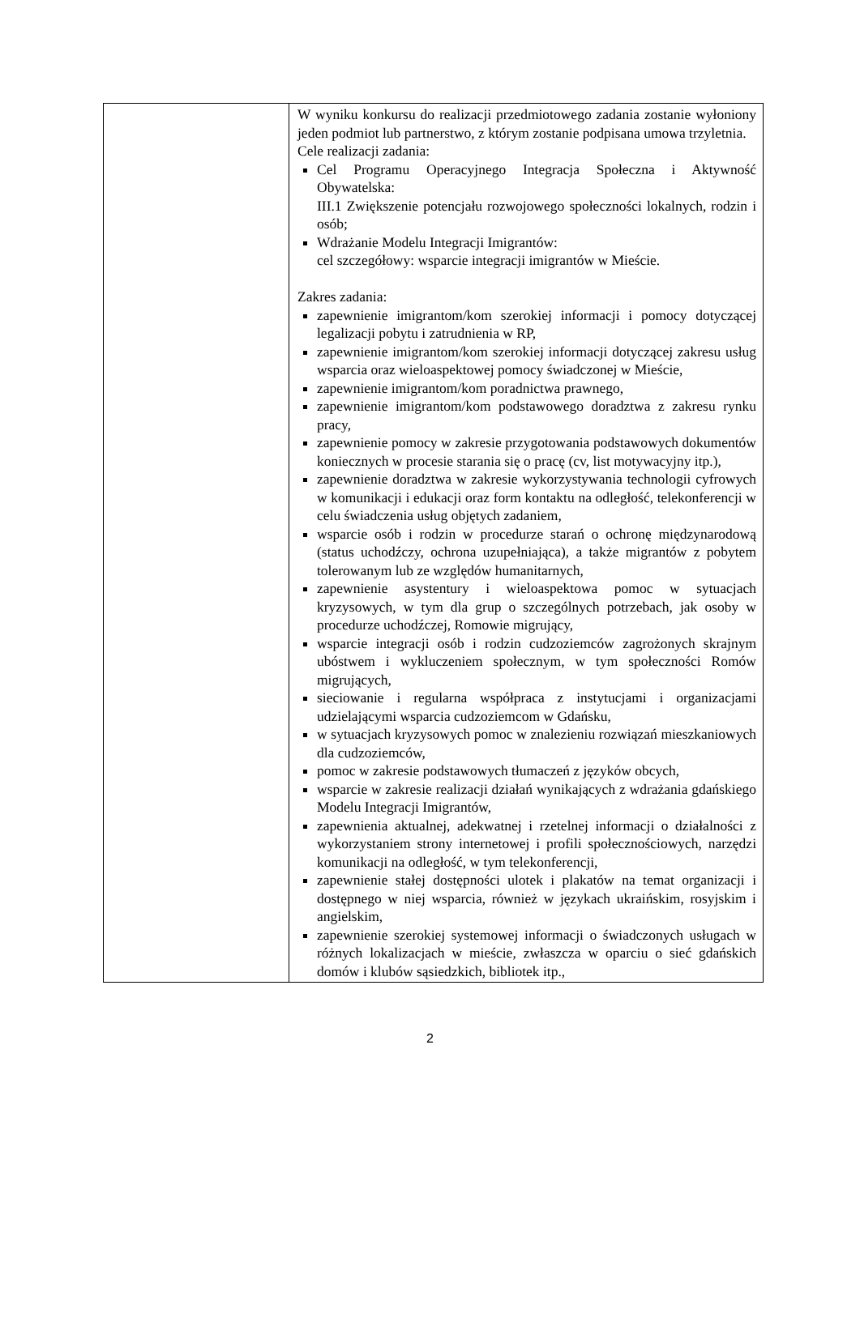| | W wyniku konkursu do realizacji przedmiotowego zadania zostanie wyłoniony jeden podmiot lub partnerstwo, z którym zostanie podpisana umowa trzyletnia. Cele realizacji zadania: Cel Programu Operacyjnego Integracja Społeczna i Aktywność Obywatelska: III.1 Zwiększenie potencjału rozwojowego społeczności lokalnych, rodzin i osób; Wdrażanie Modelu Integracji Imigrantów: cel szczegółowy: wsparcie integracji imigrantów w Mieście. Zakres zadania: zapewnienie imigrantom/kom szerokiej informacji i pomocy dotyczącej legalizacji pobytu i zatrudnienia w RP, zapewnienie imigrantom/kom szerokiej informacji dotyczącej zakresu usług wsparcia oraz wieloaspektowej pomocy świadczonej w Mieście, zapewnienie imigrantom/kom poradnictwa prawnego, zapewnienie imigrantom/kom podstawowego doradztwa z zakresu rynku pracy, zapewnienie pomocy w zakresie przygotowania podstawowych dokumentów koniecznych w procesie starania się o pracę (cv, list motywacyjny itp.), zapewnienie doradztwa w zakresie wykorzystywania technologii cyfrowych w komunikacji i edukacji oraz form kontaktu na odległość, telekonferencji w celu świadczenia usług objętych zadaniem, wsparcie osób i rodzin w procedurze starań o ochronę międzynarodową (status uchodźczy, ochrona uzupełniająca), a także migrantów z pobytem tolerowanym lub ze względów humanitarnych, zapewnienie asystentury i wieloaspektowa pomoc w sytuacjach kryzysowych, w tym dla grup o szczególnych potrzebach, jak osoby w procedurze uchodźczej, Romowie migrujący, wsparcie integracji osób i rodzin cudzoziemców zagrożonych skrajnym ubóstwem i wykluczeniem społecznym, w tym społeczności Romów migrujących, sieciowanie i regularna współpraca z instytucjami i organizacjami udzielającymi wsparcia cudzoziemcom w Gdańsku, w sytuacjach kryzysowych pomoc w znalezieniu rozwiązań mieszkaniowych dla cudzoziemców, pomoc w zakresie podstawowych tłumaczeń z języków obcych, wsparcie w zakresie realizacji działań wynikających z wdrażania gdańskiego Modelu Integracji Imigrantów, zapewnienia aktualnej, adekwatnej i rzetelnej informacji o działalności z wykorzystaniem strony internetowej i profili społecznościowych, narzędzi komunikacji na odległość, w tym telekonferencji, zapewnienie stałej dostępności ulotek i plakatów na temat organizacji i dostępnego w niej wsparcia, również w językach ukraińskim, rosyjskim i angielskim, zapewnienie szerokiej systemowej informacji o świadczonych usługach w różnych lokalizacjach w mieście, zwłaszcza w oparciu o sieć gdańskich domów i klubów sąsiedzkich, bibliotek itp., |
2